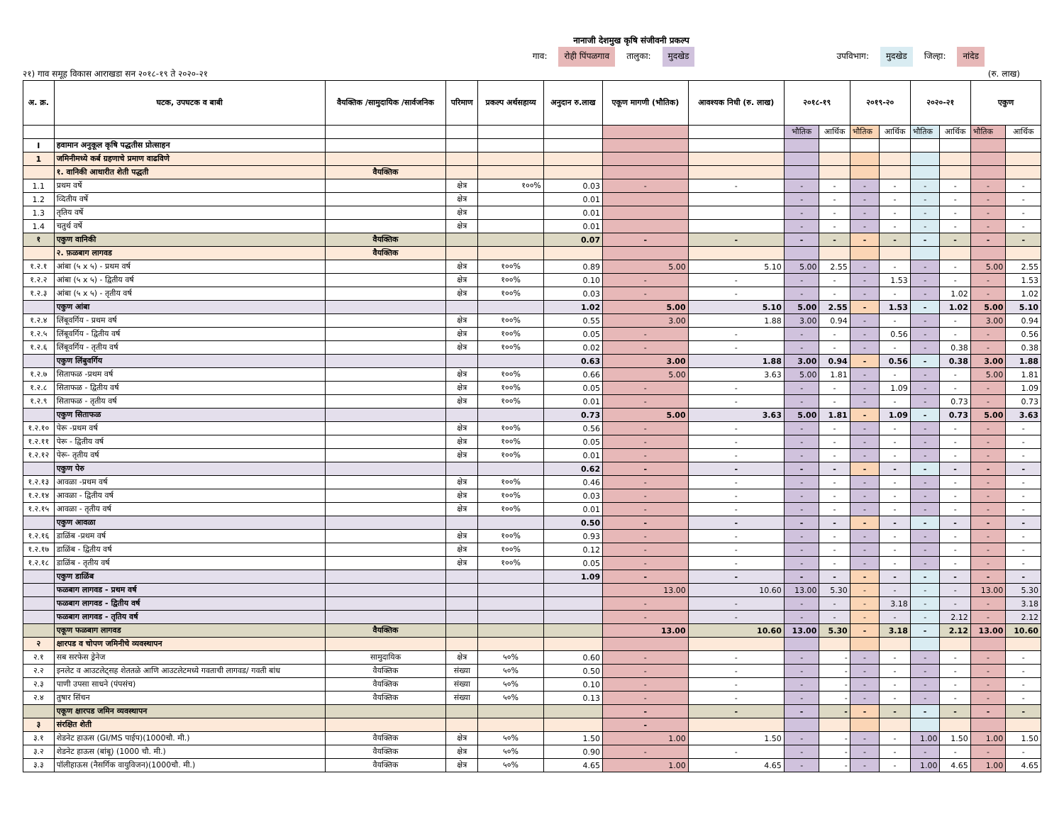नानाजी देशमुख कृषि संजीवनी प्रकल्प
गाव: रोही पिंपळगाव तालुका: मुदखेड उपविभाग: मुदखेड जिल्हा: नांदेड
२१) गाव समूह विकास आराखडा सन २०१८-१९ ते २०२०-२१ (रु. लाख)
| अ. क्र. | घटक, उपघटक व बाबी | वैयक्तिक /सामुदायिक /सार्वजनिक | परिमाण | प्रकल्प अर्थसहाय्य | अनुदान रु.लाख | एकूण मागणी (भौतिक) | आवश्यक निधी (रु. लाख) | २०१८-१९ | | २०१९-२० | | २०२०-२१ | | एकुण | |
| --- | --- | --- | --- | --- | --- | --- | --- | --- | --- | --- | --- | --- | --- | --- | --- |
| | | | | | | | | भौतिक | आर्थिक | भौतिक | आर्थिक | भौतिक | आर्थिक | भौतिक | आर्थिक |
| I | हवामान अनुकूल कृषि पद्धतीस प्रोत्साहन | | | | | | | | | | | | | | |
| 1 | जमिनीमध्ये कर्ब ग्रहणाचे प्रमाण वाढविणे | | | | | | | | | | | | | | |
| | १. वानिकी आधारीत शेती पद्धती | वैयक्तिक | | | | | | | | | | | | | |
| 1.1 | प्रथम वर्षे | | क्षेत्र | १००% | 0.03 | - | - | - | - | - | - | - | - | - | - |
| 1.2 | व्दितीय वर्षे | | क्षेत्र | | 0.01 | | | - | - | - | - | - | - | - | - |
| 1.3 | तृतिय वर्षे | | क्षेत्र | | 0.01 | | | - | - | - | - | - | - | - | - |
| 1.4 | चतुर्थ वर्षे | | क्षेत्र | | 0.01 | | | - | - | - | - | - | - | - | - |
| १ | एकुण वानिकी | वैयक्तिक | | | 0.07 | - | - | - | - | - | - | - | - | - | - |
| | २. फ़ळबाग लागवड | वैयक्तिक | | | | | | | | | | | | | |
| १.२.१ | आंबा (५ x ५) - प्रथम वर्ष | | क्षेत्र | १००% | 0.89 | 5.00 | 5.10 | 5.00 | 2.55 | - | - | - | - | 5.00 | 2.55 |
| १.२.२ | आंबा (५ x ५) - द्वितीय वर्ष | | क्षेत्र | १००% | 0.10 | - | - | - | - | - | 1.53 | - | - | - | 1.53 |
| १.२.३ | आंबा (५ x ५) - तृतीय वर्ष | | क्षेत्र | १००% | 0.03 | - | - | - | - | - | - | - | 1.02 | - | 1.02 |
| | एकुण आंबा | | | | 1.02 | 5.00 | 5.10 | 5.00 | 2.55 | - | 1.53 | - | 1.02 | 5.00 | 5.10 |
| १.२.४ | लिंबूवर्गिय - प्रथम वर्ष | | क्षेत्र | १००% | 0.55 | 3.00 | 1.88 | 3.00 | 0.94 | - | - | - | - | 3.00 | 0.94 |
| १.२.५ | लिंबूवर्गिय - द्वितीय वर्ष | | क्षेत्र | १००% | 0.05 | - | - | - | - | - | 0.56 | - | - | - | 0.56 |
| १.२.६ | लिंबूवर्गिय - तृतीय वर्ष | | क्षेत्र | १००% | 0.02 | - | - | - | - | - | - | - | 0.38 | - | 0.38 |
| | एकुण लिंबुवर्गिय | | | | 0.63 | 3.00 | 1.88 | 3.00 | 0.94 | - | 0.56 | - | 0.38 | 3.00 | 1.88 |
| १.२.७ | सिताफळ -प्रथम वर्ष | | क्षेत्र | १००% | 0.66 | 5.00 | 3.63 | 5.00 | 1.81 | - | - | - | - | 5.00 | 1.81 |
| १.२.८ | सिताफळ - द्वितीय वर्ष | | क्षेत्र | १००% | 0.05 | - | - | - | - | - | 1.09 | - | - | - | 1.09 |
| १.२.९ | सिताफळ - तृतीय वर्ष | | क्षेत्र | १००% | 0.01 | - | - | - | - | - | - | - | 0.73 | - | 0.73 |
| | एकुण सिताफळ | | | | 0.73 | 5.00 | 3.63 | 5.00 | 1.81 | - | 1.09 | - | 0.73 | 5.00 | 3.63 |
| १.२.१० | पेरू -प्रथम वर्ष | | क्षेत्र | १००% | 0.56 | - | - | - | - | - | - | - | - | - | - |
| १.२.११ | पेरू - द्वितीय वर्ष | | क्षेत्र | १००% | 0.05 | - | - | - | - | - | - | - | - | - | - |
| १.२.१२ | पेरू- तृतीय वर्ष | | क्षेत्र | १००% | 0.01 | - | - | - | - | - | - | - | - | - | - |
| | एकुण पेरु | | | | 0.62 | - | - | - | - | - | - | - | - | - | - |
| १.२.१३ | आवळा -प्रथम वर्ष | | क्षेत्र | १००% | 0.46 | - | - | - | - | - | - | - | - | - | - |
| १.२.१४ | आवळा - द्वितीय वर्ष | | क्षेत्र | १००% | 0.03 | - | - | - | - | - | - | - | - | - | - |
| १.२.१५ | आवळा - तृतीय वर्ष | | क्षेत्र | १००% | 0.01 | - | - | - | - | - | - | - | - | - | - |
| | एकुण आवळा | | | | 0.50 | - | - | - | - | - | - | - | - | - | - |
| १.२.१६ | डाळिंब -प्रथम वर्ष | | क्षेत्र | १००% | 0.93 | - | - | - | - | - | - | - | - | - | - |
| १.२.१७ | डाळिंब - द्वितीय वर्ष | | क्षेत्र | १००% | 0.12 | - | - | - | - | - | - | - | - | - | - |
| १.२.१८ | डाळिंब - तृतीय वर्ष | | क्षेत्र | १००% | 0.05 | - | - | - | - | - | - | - | - | - | - |
| | एकुण डाळिंब | | | | 1.09 | - | - | - | - | - | - | - | - | - | - |
| | फळबाग लागवड - प्रथम वर्ष | | | | | 13.00 | 10.60 | 13.00 | 5.30 | - | - | - | - | 13.00 | 5.30 |
| | फळबाग लागवड - द्वितीय वर्ष | | | | | - | - | - | - | - | 3.18 | - | - | - | 3.18 |
| | फळबाग लागवड - तृतिय वर्ष | | | | | - | - | - | - | - | - | - | 2.12 | - | 2.12 |
| | एकूण फळबाग लागवड | वैयक्तिक | | | | 13.00 | 10.60 | 13.00 | 5.30 | - | 3.18 | - | 2.12 | 13.00 | 10.60 |
| २ | क्षारपड व चोपण जमिनीचे व्यवस्थापन | | | | | | | | | | | | | | |
| २.१ | सब सरफेस ड्रेनेज | सामुदायिक | क्षेत्र | ५०% | 0.60 | - | - | - | - | - | - | - | - | - | - |
| २.२ | इनलेट व आउटलेट्सह शेततळे आणि आउटलेटमध्ये गवताची लागवड/ गवती बांध | वैयक्तिक | संख्या | ५०% | 0.50 | - | - | - | - | - | - | - | - | - | - |
| २.३ | पाणी उपसा साधने (पंपसंच) | वैयक्तिक | संख्या | ५०% | 0.10 | - | - | - | - | - | - | - | - | - | - |
| २.४ | तुषार सिंचन | वैयक्तिक | संख्या | ५०% | 0.13 | - | - | - | - | - | - | - | - | - | - |
| | एकूण क्षारपड जमिन व्यवस्थापन | | | | | - | - | - | - | - | - | - | - | - | - |
| ३ | संरक्षित शेती | | | | | - | | | | | | | | | |
| ३.१ | शेडनेट हाऊस (GI/MS पाईप)(1000चौ. मी.) | वैयक्तिक | क्षेत्र | ५०% | 1.50 | 1.00 | 1.50 | - | - | - | - | 1.00 | 1.50 | 1.00 | 1.50 |
| ३.२ | शेडनेट हाऊस (बांबू) (1000 चौ. मी.) | वैयक्तिक | क्षेत्र | ५०% | 0.90 | - | - | - | - | - | - | - | - | - | - |
| ३.३ | पॉलीहाऊस (नैसर्गिक वायुविजन)(1000चौ. मी.) | वैयक्तिक | क्षेत्र | ५०% | 4.65 | 1.00 | 4.65 | - | - | - | - | 1.00 | 4.65 | 1.00 | 4.65 |